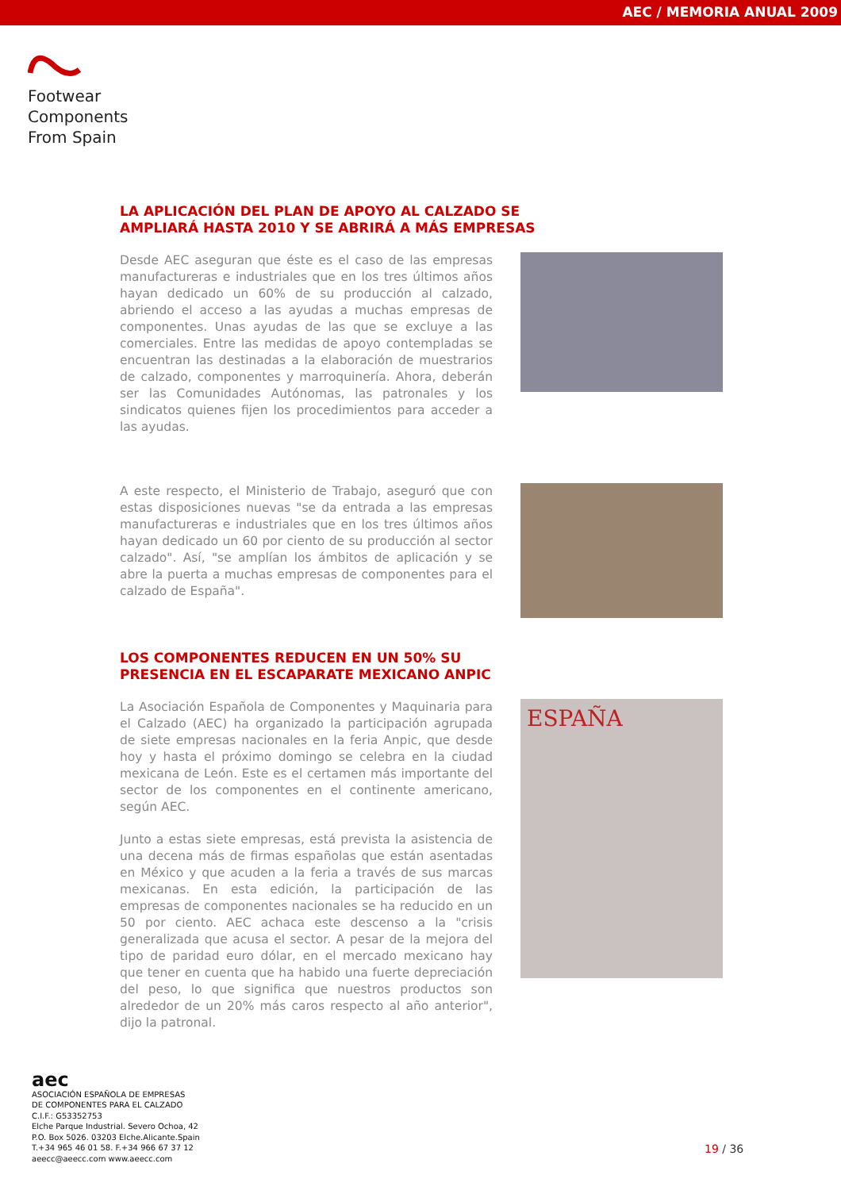AEC / MEMORIA ANUAL 2009
Footwear
Components
From Spain
LA APLICACIÓN DEL PLAN DE APOYO AL CALZADO SE AMPLIARÁ HASTA 2010 Y SE ABRIRÁ A MÁS EMPRESAS
Desde AEC aseguran que éste es el caso de las empresas manufactureras e industriales que en los tres últimos años hayan dedicado un 60% de su producción al calzado, abriendo el acceso a las ayudas a muchas empresas de componentes. Unas ayudas de las que se excluye a las comerciales. Entre las medidas de apoyo contempladas se encuentran las destinadas a la elaboración de muestrarios de calzado, componentes y marroquinería. Ahora, deberán ser las Comunidades Autónomas, las patronales y los sindicatos quienes fijen los procedimientos para acceder a las ayudas.
A este respecto, el Ministerio de Trabajo, aseguró que con estas disposiciones nuevas "se da entrada a las empresas manufactureras e industriales que en los tres últimos años hayan dedicado un 60 por ciento de su producción al sector calzado". Así, "se amplían los ámbitos de aplicación y se abre la puerta a muchas empresas de componentes para el calzado de España".
LOS COMPONENTES REDUCEN EN UN 50% SU PRESENCIA EN EL ESCAPARATE MEXICANO ANPIC
La Asociación Española de Componentes y Maquinaria para el Calzado (AEC) ha organizado la participación agrupada de siete empresas nacionales en la feria Anpic, que desde hoy y hasta el próximo domingo se celebra en la ciudad mexicana de León. Este es el certamen más importante del sector de los componentes en el continente americano, según AEC.
Junto a estas siete empresas, está prevista la asistencia de una decena más de firmas españolas que están asentadas en México y que acuden a la feria a través de sus marcas mexicanas. En esta edición, la participación de las empresas de componentes nacionales se ha reducido en un 50 por ciento. AEC achaca este descenso a la "crisis generalizada que acusa el sector. A pesar de la mejora del tipo de paridad euro dólar, en el mercado mexicano hay que tener en cuenta que ha habido una fuerte depreciación del peso, lo que significa que nuestros productos son alrededor de un 20% más caros respecto al año anterior", dijo la patronal.
ESPAÑA
aec
ASOCIACIÓN ESPAÑOLA DE EMPRESAS
DE COMPONENTES PARA EL CALZADO
C.I.F.: G53352753
Elche Parque Industrial. Severo Ochoa, 42
P.O. Box 5026. 03203 Elche.Alicante.Spain
T.+34 965 46 01 58. F.+34 966 67 37 12
aeecc@aeecc.com www.aeecc.com
19 / 36